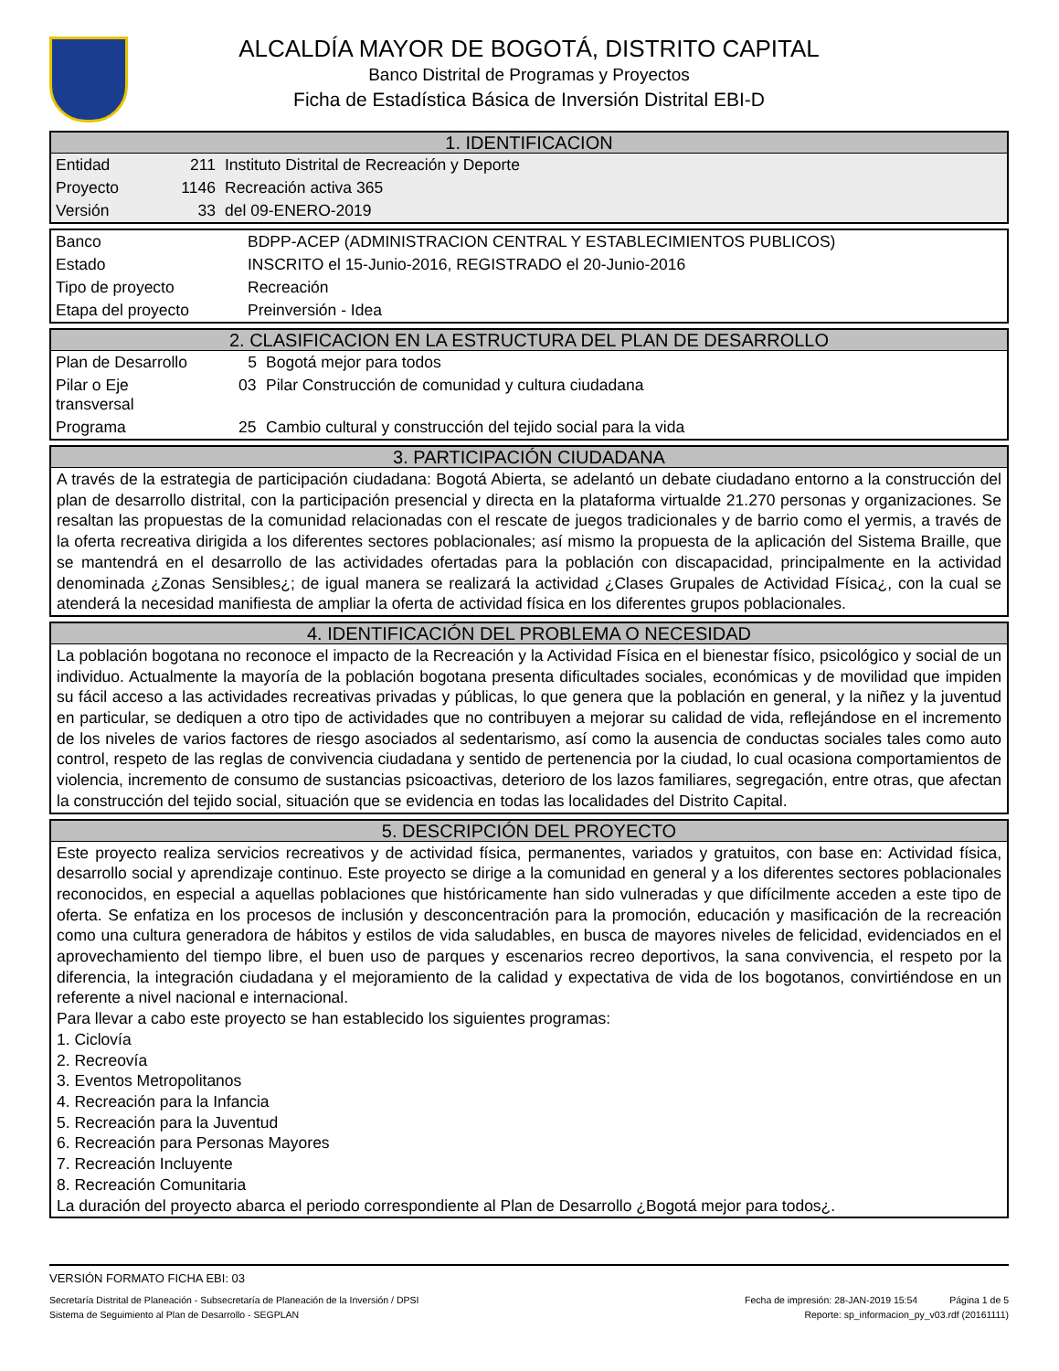ALCALDÍA MAYOR DE BOGOTÁ, DISTRITO CAPITAL
Banco Distrital de Programas y Proyectos
Ficha de Estadística Básica de Inversión Distrital EBI-D
1. IDENTIFICACION
| Entidad | 211 | Instituto Distrital de Recreación y Deporte |
| Proyecto | 1146 | Recreación activa 365 |
| Versión | 33 | del 09-ENERO-2019 |
| Banco | BDPP-ACEP (ADMINISTRACION CENTRAL Y ESTABLECIMIENTOS PUBLICOS) | |
| Estado | INSCRITO el 15-Junio-2016, REGISTRADO el 20-Junio-2016 | |
| Tipo de proyecto | | Recreación |
| Etapa del proyecto | | Preinversión - Idea |
2. CLASIFICACION EN LA ESTRUCTURA DEL PLAN DE DESARROLLO
| Plan de Desarrollo | 5 | Bogotá mejor para todos |
| Pilar o Eje transversal | 03 | Pilar Construcción de comunidad y cultura ciudadana |
| Programa | 25 | Cambio cultural y construcción del tejido social para la vida |
3. PARTICIPACIÓN CIUDADANA
A través de la estrategia de participación ciudadana: Bogotá Abierta, se adelantó un debate ciudadano entorno a la construcción del plan de desarrollo distrital, con la participación presencial y directa en la plataforma virtualde 21.270 personas y organizaciones. Se resaltan las propuestas de la comunidad relacionadas con el rescate de juegos tradicionales y de barrio como el yermis, a través de la oferta recreativa dirigida a los diferentes sectores poblacionales; así mismo la propuesta de la aplicación del Sistema Braille, que se mantendrá en el desarrollo de las actividades ofertadas para la población con discapacidad, principalmente en la actividad denominada ¿Zonas Sensibles¿; de igual manera se realizará la actividad ¿Clases Grupales de Actividad Física¿, con la cual se atenderá la necesidad manifiesta de ampliar la oferta de actividad física en los diferentes grupos poblacionales.
4. IDENTIFICACIÓN DEL PROBLEMA O NECESIDAD
La población bogotana no reconoce el impacto de la Recreación y la Actividad Física en el bienestar físico, psicológico y social de un individuo. Actualmente la mayoría de la población bogotana presenta dificultades sociales, económicas y de movilidad que impiden su fácil acceso a las actividades recreativas privadas y públicas, lo que genera que la población en general, y la niñez y la juventud en particular, se dediquen a otro tipo de actividades que no contribuyen a mejorar su calidad de vida, reflejándose en el incremento de los niveles de varios factores de riesgo asociados al sedentarismo, así como la ausencia de conductas sociales tales como auto control, respeto de las reglas de convivencia ciudadana y sentido de pertenencia por la ciudad, lo cual ocasiona comportamientos de violencia, incremento de consumo de sustancias psicoactivas, deterioro de los lazos familiares, segregación, entre otras, que afectan la construcción del tejido social, situación que se evidencia en todas las localidades del Distrito Capital.
5. DESCRIPCIÓN DEL PROYECTO
Este proyecto realiza servicios recreativos y de actividad física, permanentes, variados y gratuitos, con base en: Actividad física, desarrollo social y aprendizaje continuo. Este proyecto se dirige a la comunidad en general y a los diferentes sectores poblacionales reconocidos, en especial a aquellas poblaciones que históricamente han sido vulneradas y que difícilmente acceden a este tipo de oferta. Se enfatiza en los procesos de inclusión y desconcentración para la promoción, educación y masificación de la recreación como una cultura generadora de hábitos y estilos de vida saludables, en busca de mayores niveles de felicidad, evidenciados en el aprovechamiento del tiempo libre, el buen uso de parques y escenarios recreo deportivos, la sana convivencia, el respeto por la diferencia, la integración ciudadana y el mejoramiento de la calidad y expectativa de vida de los bogotanos, convirtiéndose en un referente a nivel nacional e internacional.
Para llevar a cabo este proyecto se han establecido los siguientes programas:
1. Ciclovía
2. Recreovía
3. Eventos Metropolitanos
4. Recreación para la Infancia
5. Recreación para la Juventud
6. Recreación para Personas Mayores
7. Recreación Incluyente
8. Recreación Comunitaria
La duración del proyecto abarca el periodo correspondiente al Plan de Desarrollo ¿Bogotá mejor para todos¿.
VERSIÓN FORMATO FICHA EBI: 03
Secretaría Distrital de Planeación - Subsecretaría de Planeación de la Inversión / DPSI Fecha de impresión: 28-JAN-2019 15:54 Página 1 de 5
Sistema de Seguimiento al Plan de Desarrollo - SEGPLAN Reporte: sp_informacion_py_v03.rdf (20161111)